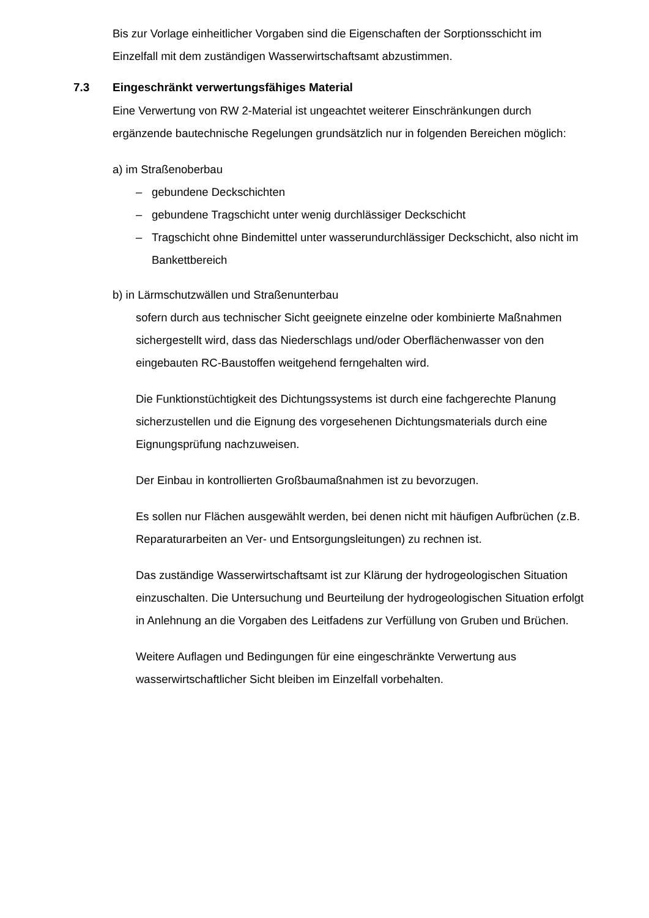Bis zur Vorlage einheitlicher Vorgaben sind die Eigenschaften der Sorptions­schicht im Einzelfall mit dem zuständigen Wasserwirtschaftsamt abzustimmen.
7.3 Eingeschränkt verwertungsfähiges Material
Eine Verwertung von RW 2-Material ist ungeachtet weiterer Einschränkungen durch ergänzende bautechnische Regelungen grundsätzlich nur in folgenden Be­reichen möglich:
a) im Straßenoberbau
– gebundene Deckschichten
– gebundene Tragschicht unter wenig durchlässiger Deckschicht
– Tragschicht ohne Bindemittel unter wasserundurchlässiger Deckschicht, also nicht im Bankettbereich
b) in Lärmschutzwällen und Straßenunterbau
sofern durch aus technischer Sicht geeignete einzelne oder kombinierte Maßnahmen sichergestellt wird, dass das Niederschlags und/oder Oberflä­chenwasser von den eingebauten RC-Baustoffen weitgehend ferngehalten wird.
Die Funktionstüchtigkeit des Dichtungssystems ist durch eine fachgerechte Planung sicherzustellen und die Eignung des vorgesehenen Dichtungsmate­rials durch eine Eignungsprüfung nachzuweisen.
Der Einbau in kontrollierten Großbaumaßnahmen ist zu bevorzugen.
Es sollen nur Flächen ausgewählt werden, bei denen nicht mit häufigen Auf­brüchen (z.B. Reparaturarbeiten an Ver- und Entsorgungsleitungen) zu rech­nen ist.
Das zuständige Wasserwirtschaftsamt ist zur Klärung der hydrogeologischen Situation einzuschalten. Die Untersuchung und Beurteilung der hydrogeologi­schen Situation erfolgt in Anlehnung an die Vorgaben des Leitfadens zur Ver­füllung von Gruben und Brüchen.
Weitere Auflagen und Bedingungen für eine eingeschränkte Verwertung aus wasserwirtschaftlicher Sicht bleiben im Einzelfall vorbehalten.